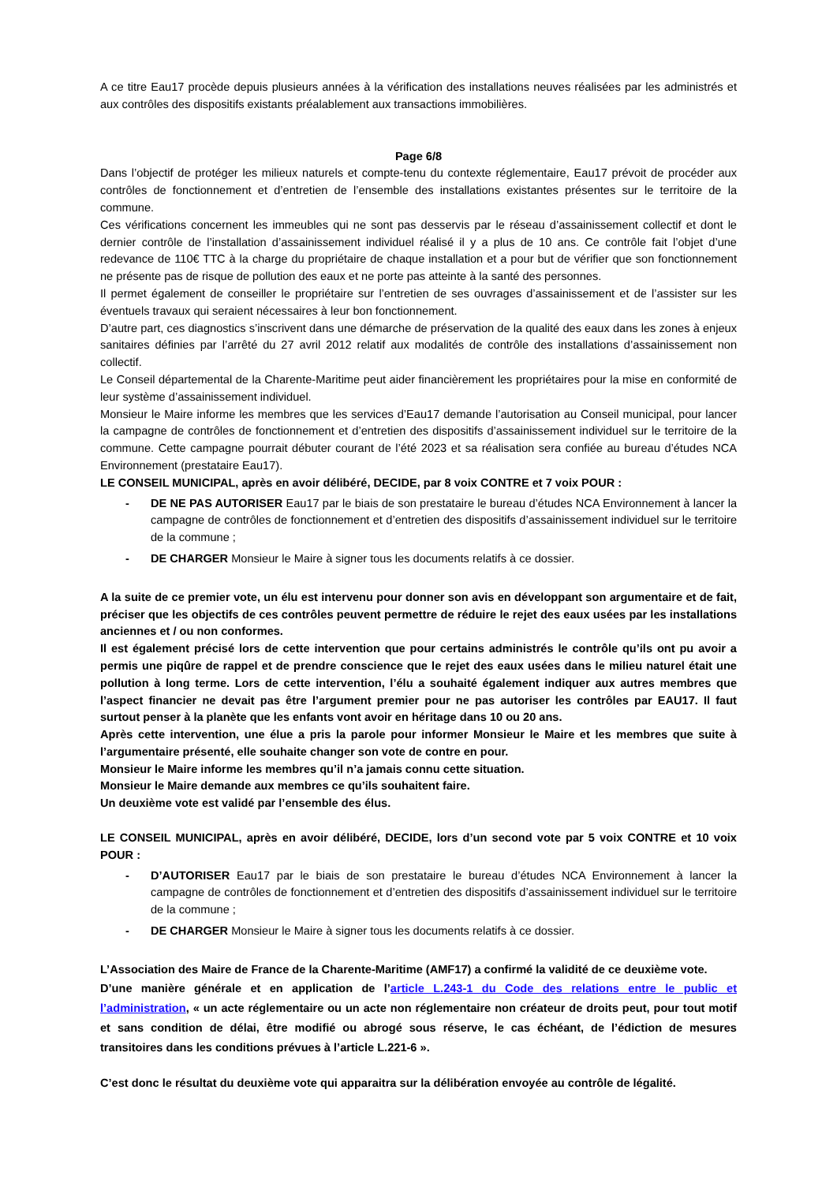A ce titre Eau17 procède depuis plusieurs années à la vérification des installations neuves réalisées par les administrés et aux contrôles des dispositifs existants préalablement aux transactions immobilières.
Page 6/8
Dans l’objectif de protéger les milieux naturels et compte-tenu du contexte réglementaire, Eau17 prévoit de procéder aux contrôles de fonctionnement et d’entretien de l’ensemble des installations existantes présentes sur le territoire de la commune.
Ces vérifications concernent les immeubles qui ne sont pas desservis par le réseau d’assainissement collectif et dont le dernier contrôle de l’installation d’assainissement individuel réalisé il y a plus de 10 ans. Ce contrôle fait l’objet d’une redevance de 110€ TTC à la charge du propriétaire de chaque installation et a pour but de vérifier que son fonctionnement ne présente pas de risque de pollution des eaux et ne porte pas atteinte à la santé des personnes.
Il permet également de conseiller le propriétaire sur l’entretien de ses ouvrages d’assainissement et de l’assister sur les éventuels travaux qui seraient nécessaires à leur bon fonctionnement.
D’autre part, ces diagnostics s’inscrivent dans une démarche de préservation de la qualité des eaux dans les zones à enjeux sanitaires définies par l’arrêté du 27 avril 2012 relatif aux modalités de contrôle des installations d’assainissement non collectif.
Le Conseil départemental de la Charente-Maritime peut aider financièrement les propriétaires pour la mise en conformité de leur système d’assainissement individuel.
Monsieur le Maire informe les membres que les services d’Eau17 demande l’autorisation au Conseil municipal, pour lancer la campagne de contrôles de fonctionnement et d’entretien des dispositifs d’assainissement individuel sur le territoire de la commune. Cette campagne pourrait débuter courant de l’été 2023 et sa réalisation sera confiée au bureau d’études NCA Environnement (prestataire Eau17).
LE CONSEIL MUNICIPAL, après en avoir délibéré, DECIDE, par 8 voix CONTRE et 7 voix POUR :
- DE NE PAS AUTORISER Eau17 par le biais de son prestataire le bureau d’études NCA Environnement à lancer la campagne de contrôles de fonctionnement et d’entretien des dispositifs d’assainissement individuel sur le territoire de la commune ;
- DE CHARGER Monsieur le Maire à signer tous les documents relatifs à ce dossier.
A la suite de ce premier vote, un élu est intervenu pour donner son avis en développant son argumentaire et de fait, préciser que les objectifs de ces contrôles peuvent permettre de réduire le rejet des eaux usées par les installations anciennes et / ou non conformes.
Il est également précisé lors de cette intervention que pour certains administrés le contrôle qu’ils ont pu avoir a permis une piqûre de rappel et de prendre conscience que le rejet des eaux usées dans le milieu naturel était une pollution à long terme. Lors de cette intervention, l’élu a souhaité également indiquer aux autres membres que l’aspect financier ne devait pas être l’argument premier pour ne pas autoriser les contrôles par EAU17. Il faut surtout penser à la planète que les enfants vont avoir en héritage dans 10 ou 20 ans.
Après cette intervention, une élue a pris la parole pour informer Monsieur le Maire et les membres que suite à l’argumentaire présenté, elle souhaite changer son vote de contre en pour.
Monsieur le Maire informe les membres qu’il n’a jamais connu cette situation.
Monsieur le Maire demande aux membres ce qu’ils souhaitent faire.
Un deuxième vote est validé par l’ensemble des élus.
LE CONSEIL MUNICIPAL, après en avoir délibéré, DECIDE, lors d’un second vote par 5 voix CONTRE et 10 voix POUR :
- D’AUTORISER Eau17 par le biais de son prestataire le bureau d’études NCA Environnement à lancer la campagne de contrôles de fonctionnement et d’entretien des dispositifs d’assainissement individuel sur le territoire de la commune ;
- DE CHARGER Monsieur le Maire à signer tous les documents relatifs à ce dossier.
L’Association des Maire de France de la Charente-Maritime (AMF17) a confirmé la validité de ce deuxième vote.
D’une manière générale et en application de l’article L.243-1 du Code des relations entre le public et l’administration, « un acte réglementaire ou un acte non réglementaire non créateur de droits peut, pour tout motif et sans condition de délai, être modifié ou abrogé sous réserve, le cas échéant, de l’édiction de mesures transitoires dans les conditions prévues à l’article L.221-6 ».
C’est donc le résultat du deuxième vote qui apparaitra sur la délibération envoyée au contrôle de légalité.